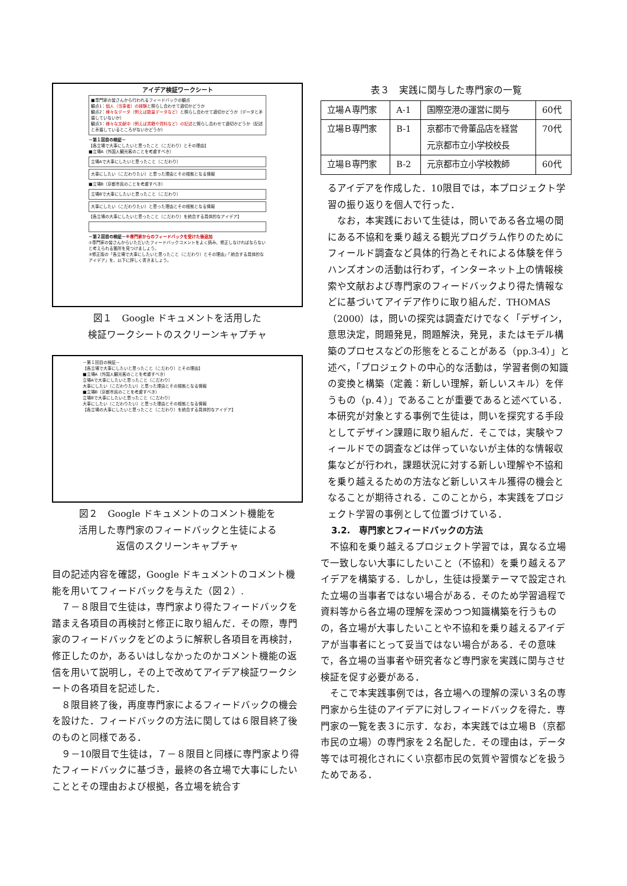アイデア検証ワークシート
■専門家の皆さんから行われるフィードバックの観点
観点1：個人（当事者）の経験と照らし合わせて適切かどうか
観点2：様々なデータ（例えば数量データなど）と照らし合わせて適切かどうか（データと矛盾していないか）
観点3：様々な文献中（例えば書籍や資料など）の記述と照らし合わせて適切かどうか（記述と矛盾しているところがないかどうか）
－第１回目の検証－
【各立場で大事にしたいと思ったこと（こだわり）とその理由】
■立場A（外国人観光客のことを考慮すべき）
立場Aで大事にしたいと思ったこと（こだわり）
大事にしたい（こだわりたい）と思った理由とその根拠となる情報
■立場B（京都市民のことを考慮すべき）
立場Bで大事にしたいと思ったこと（こだわり）
大事にしたい（こだわりたい）と思った理由とその根拠となる情報
【各立場の大事にしたいと思ったこと（こだわり）を統合する具体的なアイデア】
－第２回目の検証－※専門家からのフィードバックを受けた後追加
①専門家の皆さんからいただいたフィードバックコメントをよく読み、修正しなければならないと考えられる箇所を見つけましょう。
②修正版の「各立場で大事にしたいと思ったこと（こだわり）とその理由」「統合する具体的なアイデア」を、以下に詳しく書きましょう。
図１　Google ドキュメントを活用した
検証ワークシートのスクリーンキャプチャ
－第１回目の検証－
【各立場で大事にしたいと思ったこと（こだわり）とその理由】
■立場A（外国人観光客のことを考慮すべき）
立場Aで大事にしたいと思ったこと（こだわり）
大事にしたい（こだわりたい）と思った理由とその根拠となる情報
■立場B（京都市民のことを考慮すべき）
立場Bで大事にしたいと思ったこと（こだわり）
大事にしたい（こだわりたい）と思った理由とその根拠となる情報
【各立場の大事にしたいと思ったこと（こだわり）を統合する具体的なアイデア】
図２　Google ドキュメントのコメント機能を
活用した専門家のフィードバックと生徒による
返信のスクリーンキャプチャ
目の記述内容を確認，Google ドキュメントのコメント機能を用いてフィードバックを与えた（図２）.
７－８限目で生徒は，専門家より得たフィードバックを踏まえ各項目の再検討と修正に取り組んだ．その際，専門家のフィードバックをどのように解釈し各項目を再検討，修正したのか，あるいはしなかったのかコメント機能の返信を用いて説明し，その上で改めてアイデア検証ワークシートの各項目を記述した．
８限目終了後，再度専門家によるフィードバックの機会を設けた．フィードバックの方法に関しては６限目終了後のものと同様である．
９－10限目で生徒は，７－８限目と同様に専門家より得たフィードバックに基づき，最終の各立場で大事にしたいこととその理由および根拠，各立場を統合す
表３　実践に関与した専門家の一覧
| 立場Ａ専門家 | A-1 | 国際空港の運営に関与 | 60代 |
| 立場Ｂ専門家 | B-1 | 京都市で骨董品店を経営 元京都市立小学校校長 | 70代 |
| 立場Ｂ専門家 | B-2 | 元京都市立小学校教師 | 60代 |
るアイデアを作成した．10限目では，本プロジェクト学習の振り返りを個人で行った．
なお，本実践において生徒は，問いである各立場の間にある不協和を乗り越える観光プログラム作りのためにフィールド調査など具体的行為とそれによる体験を伴うハンズオンの活動は行わず，インターネット上の情報検索や文献および専門家のフィードバックより得た情報などに基づいてアイデア作りに取り組んだ．THOMAS（2000）は，問いの探究は調査だけでなく「デザイン，意思決定，問題発見，問題解決，発見，またはモデル構築のプロセスなどの形態をとることがある（pp.3-4）」と述べ，「プロジェクトの中心的な活動は，学習者側の知識の変換と構築（定義：新しい理解，新しいスキル）を伴うもの（p.４）」であることが重要であると述べている．本研究が対象とする事例で生徒は，問いを探究する手段としてデザイン課題に取り組んだ．そこでは，実験やフィールドでの調査などは伴っていないが主体的な情報収集などが行われ，課題状況に対する新しい理解や不協和を乗り越えるための方法など新しいスキル獲得の機会となることが期待される．このことから，本実践をプロジェクト学習の事例として位置づけている．
3.2.　専門家とフィードバックの方法
不協和を乗り越えるプロジェクト学習では，異なる立場で一致しない大事にしたいこと（不協和）を乗り越えるアイデアを構築する．しかし，生徒は授業テーマで設定された立場の当事者ではない場合がある．そのため学習過程で資料等から各立場の理解を深めつつ知識構築を行うものの，各立場が大事したいことや不協和を乗り越えるアイデアが当事者にとって妥当ではない場合がある．その意味で，各立場の当事者や研究者など専門家を実践に関与させ検証を促す必要がある．
そこで本実践事例では，各立場への理解の深い３名の専門家から生徒のアイデアに対しフィードバックを得た．専門家の一覧を表３に示す．なお，本実践では立場Ｂ（京都市民の立場）の専門家を２名配した．その理由は，データ等では可視化されにくい京都市民の気質や習慣などを扱うためである．